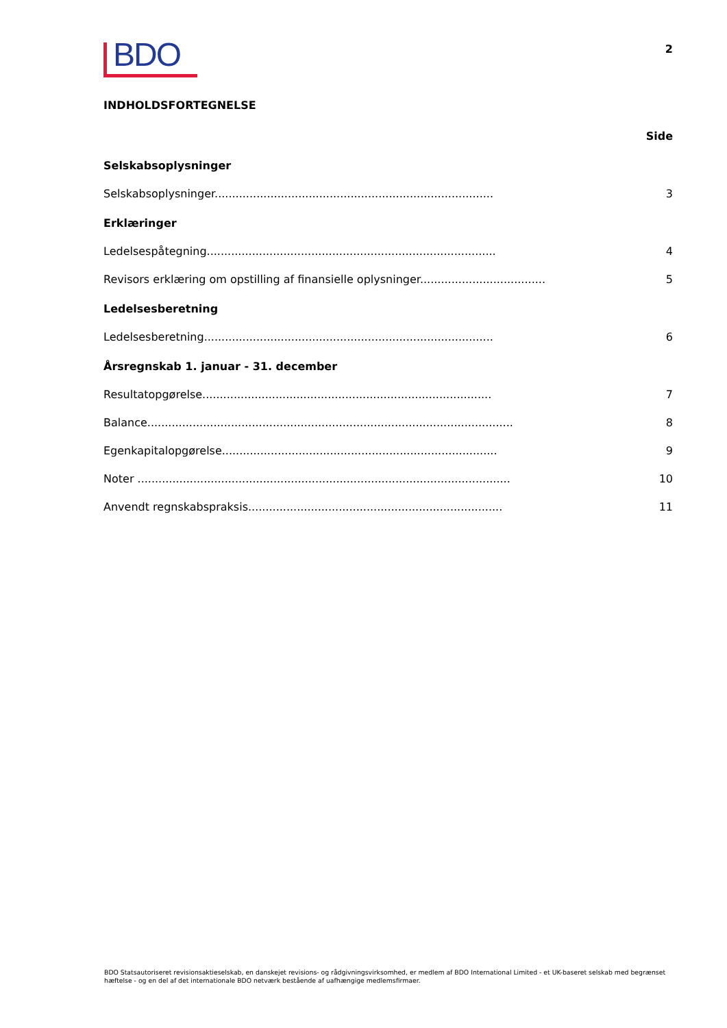BDO
2
INDHOLDSFORTEGNELSE
Side
Selskabsoplysninger
Selskabsoplysninger................................................................................ 3
Erklæringer
Ledelsespåtegning................................................................................... 4
Revisors erklæring om opstilling af finansielle oplysninger.................................... 5
Ledelsesberetning
Ledelsesberetning................................................................................... 6
Årsregnskab 1. januar - 31. december
Resultatopgørelse................................................................................... 7
Balance......................................................................................................... 8
Egenkapitalopgørelse............................................................................... 9
Noter ........................................................................................................... 10
Anvendt regnskabspraksis......................................................................... 11
BDO Statsautoriseret revisionsaktieselskab, en danskejet revisions- og rådgivningsvirksomhed, er medlem af BDO International Limited - et UK-baseret selskab med begrænset hæftelse - og en del af det internationale BDO netværk bestående af uafhængige medlemsfirmaer.